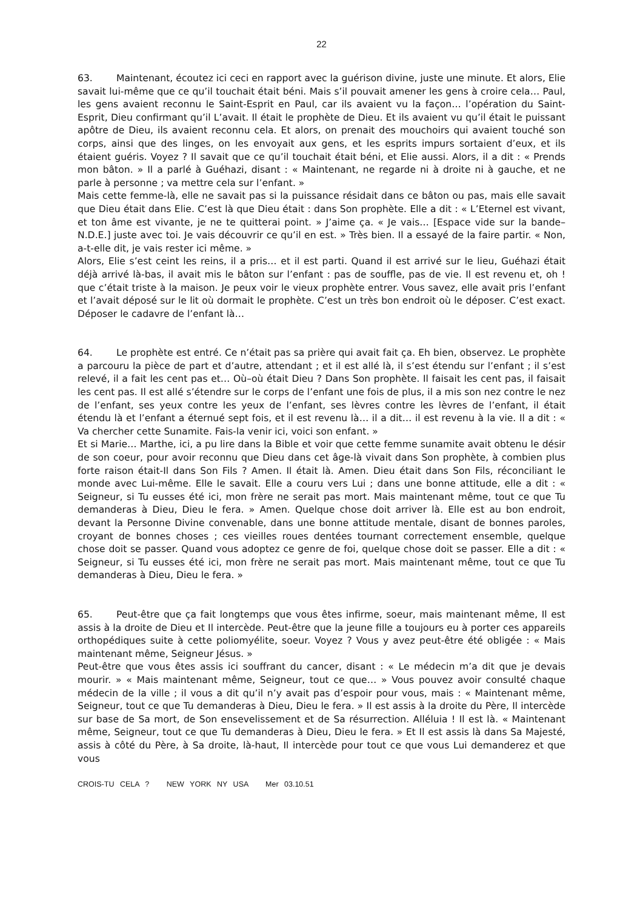22
63. Maintenant, écoutez ici ceci en rapport avec la guérison divine, juste une minute. Et alors, Elie savait lui-même que ce qu’il touchait était béni. Mais s’il pouvait amener les gens à croire cela… Paul, les gens avaient reconnu le Saint-Esprit en Paul, car ils avaient vu la façon… l’opération du Saint-Esprit, Dieu confirmant qu’il L’avait. Il était le prophète de Dieu. Et ils avaient vu qu’il était le puissant apôtre de Dieu, ils avaient reconnu cela. Et alors, on prenait des mouchoirs qui avaient touché son corps, ainsi que des linges, on les envoyait aux gens, et les esprits impurs sortaient d’eux, et ils étaient guéris. Voyez ? Il savait que ce qu’il touchait était béni, et Elie aussi. Alors, il a dit : « Prends mon bâton. » Il a parlé à Guéhazi, disant : « Maintenant, ne regarde ni à droite ni à gauche, et ne parle à personne ; va mettre cela sur l’enfant. »
Mais cette femme-là, elle ne savait pas si la puissance résidait dans ce bâton ou pas, mais elle savait que Dieu était dans Elie. C’est là que Dieu était : dans Son prophète. Elle a dit : « L’Eternel est vivant, et ton âme est vivante, je ne te quitterai point. » J’aime ça. « Je vais… [Espace vide sur la bande–N.D.E.] juste avec toi. Je vais découvrir ce qu’il en est. » Très bien. Il a essayé de la faire partir. « Non, a-t-elle dit, je vais rester ici même. »
Alors, Elie s’est ceint les reins, il a pris… et il est parti. Quand il est arrivé sur le lieu, Guéhazi était déjà arrivé là-bas, il avait mis le bâton sur l’enfant : pas de souffle, pas de vie. Il est revenu et, oh ! que c’était triste à la maison. Je peux voir le vieux prophète entrer. Vous savez, elle avait pris l’enfant et l’avait déposé sur le lit où dormait le prophète. C’est un très bon endroit où le déposer. C’est exact. Déposer le cadavre de l’enfant là…
64. Le prophète est entré. Ce n’était pas sa prière qui avait fait ça. Eh bien, observez. Le prophète a parcouru la pièce de part et d’autre, attendant ; et il est allé là, il s’est étendu sur l’enfant ; il s’est relevé, il a fait les cent pas et… Où–où était Dieu ? Dans Son prophète. Il faisait les cent pas, il faisait les cent pas. Il est allé s’étendre sur le corps de l’enfant une fois de plus, il a mis son nez contre le nez de l’enfant, ses yeux contre les yeux de l’enfant, ses lèvres contre les lèvres de l’enfant, il était étendu là et l’enfant a éternué sept fois, et il est revenu là… il a dit… il est revenu à la vie. Il a dit : « Va chercher cette Sunamite. Fais-la venir ici, voici son enfant. »
Et si Marie… Marthe, ici, a pu lire dans la Bible et voir que cette femme sunamite avait obtenu le désir de son coeur, pour avoir reconnu que Dieu dans cet âge-là vivait dans Son prophète, à combien plus forte raison était-Il dans Son Fils ? Amen. Il était là. Amen. Dieu était dans Son Fils, réconciliant le monde avec Lui-même. Elle le savait. Elle a couru vers Lui ; dans une bonne attitude, elle a dit : « Seigneur, si Tu eusses été ici, mon frère ne serait pas mort. Mais maintenant même, tout ce que Tu demanderas à Dieu, Dieu le fera. » Amen. Quelque chose doit arriver là. Elle est au bon endroit, devant la Personne Divine convenable, dans une bonne attitude mentale, disant de bonnes paroles, croyant de bonnes choses ; ces vieilles roues dentées tournant correctement ensemble, quelque chose doit se passer. Quand vous adoptez ce genre de foi, quelque chose doit se passer. Elle a dit : « Seigneur, si Tu eusses été ici, mon frère ne serait pas mort. Mais maintenant même, tout ce que Tu demanderas à Dieu, Dieu le fera. »
65. Peut-être que ça fait longtemps que vous êtes infirme, soeur, mais maintenant même, Il est assis à la droite de Dieu et Il intercède. Peut-être que la jeune fille a toujours eu à porter ces appareils orthopédiques suite à cette poliomyélite, soeur. Voyez ? Vous y avez peut-être été obligée : « Mais maintenant même, Seigneur Jésus. »
Peut-être que vous êtes assis ici souffrant du cancer, disant : « Le médecin m’a dit que je devais mourir. » « Mais maintenant même, Seigneur, tout ce que… » Vous pouvez avoir consulté chaque médecin de la ville ; il vous a dit qu’il n’y avait pas d’espoir pour vous, mais : « Maintenant même, Seigneur, tout ce que Tu demanderas à Dieu, Dieu le fera. » Il est assis à la droite du Père, Il intercède sur base de Sa mort, de Son ensevelissement et de Sa résurrection. Alléluia ! Il est là. « Maintenant même, Seigneur, tout ce que Tu demanderas à Dieu, Dieu le fera. » Et Il est assis là dans Sa Majesté, assis à côté du Père, à Sa droite, là-haut, Il intercède pour tout ce que vous Lui demanderez et que vous
CROIS-TU CELA ? NEW YORK NY USA Mer 03.10.51